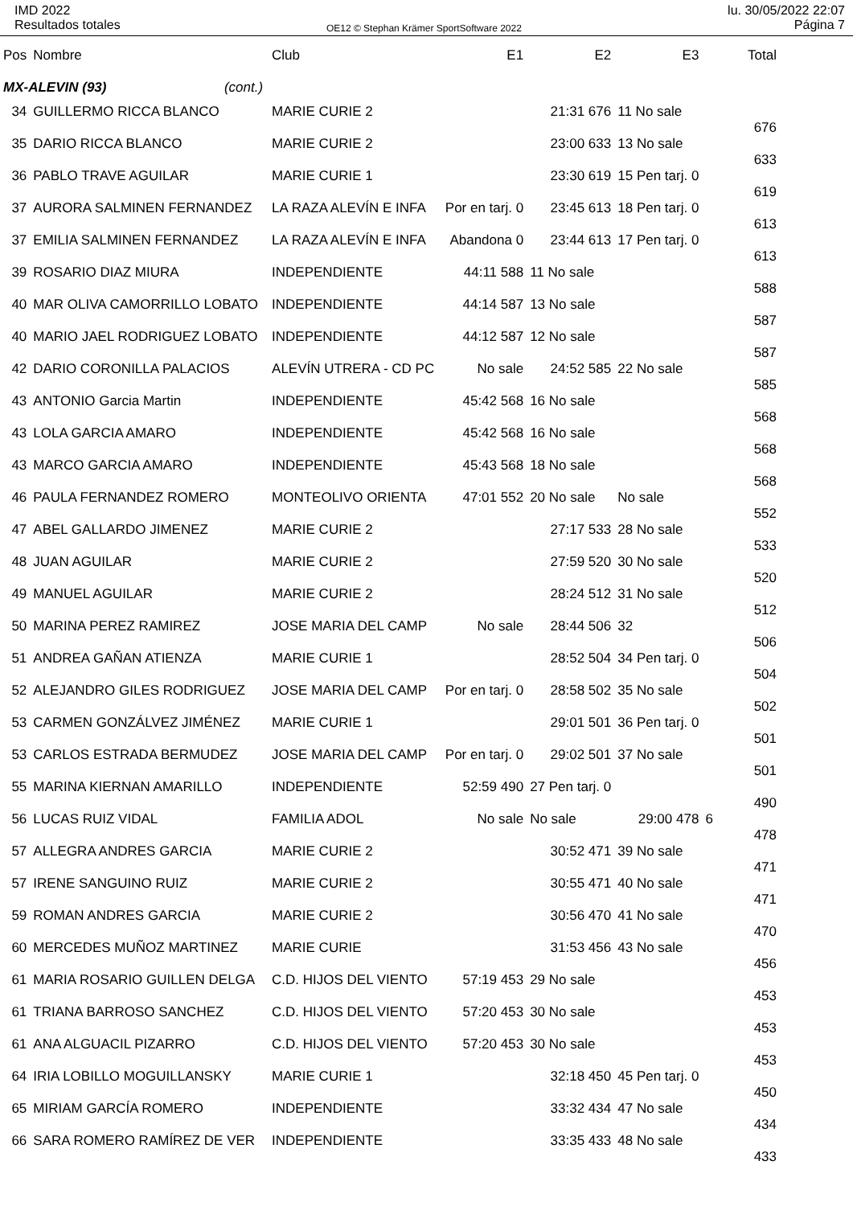IMD 2022
Resultados totales
OE12 © Stephan Krämer SportSoftware 2022
lu. 30/05/2022 22:07
Página 7
| Pos | Nombre | Club | E1 | E2 | E3 | Total |
| --- | --- | --- | --- | --- | --- | --- |
| MX-ALEVIN (93) (cont.) | | | | | | |
| 34 | GUILLERMO RICCA BLANCO | MARIE CURIE 2 | | 21:31 676 | 11 No sale | 676 |
| 35 | DARIO RICCA BLANCO | MARIE CURIE 2 | | 23:00 633 | 13 No sale | 633 |
| 36 | PABLO TRAVE AGUILAR | MARIE CURIE 1 | | 23:30 619 | 15 Pen tarj. 0 | 619 |
| 37 | AURORA SALMINEN FERNANDEZ | LA RAZA ALEVÍN E INFA | Por en tarj. 0 | 23:45 613 | 18 Pen tarj. 0 | 613 |
| 37 | EMILIA SALMINEN FERNANDEZ | LA RAZA ALEVÍN E INFA | Abandona 0 | 23:44 613 | 17 Pen tarj. 0 | 613 |
| 39 | ROSARIO DIAZ MIURA | INDEPENDIENTE | 44:11 588 | 11 No sale | | 588 |
| 40 | MAR OLIVA CAMORRILLO LOBATO | INDEPENDIENTE | 44:14 587 | 13 No sale | | 587 |
| 40 | MARIO JAEL RODRIGUEZ LOBATO | INDEPENDIENTE | 44:12 587 | 12 No sale | | 587 |
| 42 | DARIO CORONILLA PALACIOS | ALEVÍN UTRERA - CD PC | No sale | 24:52 585 | 22 No sale | 585 |
| 43 | ANTONIO Garcia Martin | INDEPENDIENTE | 45:42 568 | 16 No sale | | 568 |
| 43 | LOLA GARCIA AMARO | INDEPENDIENTE | 45:42 568 | 16 No sale | | 568 |
| 43 | MARCO GARCIA AMARO | INDEPENDIENTE | 45:43 568 | 18 No sale | | 568 |
| 46 | PAULA FERNANDEZ ROMERO | MONTEOLIVO ORIENTA | 47:01 552 | 20 No sale | No sale | 552 |
| 47 | ABEL GALLARDO JIMENEZ | MARIE CURIE 2 | | 27:17 533 | 28 No sale | 533 |
| 48 | JUAN AGUILAR | MARIE CURIE 2 | | 27:59 520 | 30 No sale | 520 |
| 49 | MANUEL AGUILAR | MARIE CURIE 2 | | 28:24 512 | 31 No sale | 512 |
| 50 | MARINA PEREZ RAMIREZ | JOSE MARIA DEL CAMP | No sale | 28:44 506 | 32 | 506 |
| 51 | ANDREA GAÑAN ATIENZA | MARIE CURIE 1 | | 28:52 504 | 34 Pen tarj. 0 | 504 |
| 52 | ALEJANDRO GILES RODRIGUEZ | JOSE MARIA DEL CAMP | Por en tarj. 0 | 28:58 502 | 35 No sale | 502 |
| 53 | CARMEN GONZÁLVEZ JIMÉNEZ | MARIE CURIE 1 | | 29:01 501 | 36 Pen tarj. 0 | 501 |
| 53 | CARLOS ESTRADA BERMUDEZ | JOSE MARIA DEL CAMP | Por en tarj. 0 | 29:02 501 | 37 No sale | 501 |
| 55 | MARINA KIERNAN AMARILLO | INDEPENDIENTE | 52:59 490 | 27 Pen tarj. 0 | | 490 |
| 56 | LUCAS RUIZ VIDAL | FAMILIA ADOL | No sale | No sale | 29:00 478 | 6 478 |
| 57 | ALLEGRA ANDRES GARCIA | MARIE CURIE 2 | | 30:52 471 | 39 No sale | 471 |
| 57 | IRENE SANGUINO RUIZ | MARIE CURIE 2 | | 30:55 471 | 40 No sale | 471 |
| 59 | ROMAN ANDRES GARCIA | MARIE CURIE 2 | | 30:56 470 | 41 No sale | 470 |
| 60 | MERCEDES MUÑOZ MARTINEZ | MARIE CURIE | | 31:53 456 | 43 No sale | 456 |
| 61 | MARIA ROSARIO GUILLEN DELGA | C.D. HIJOS DEL VIENTO | 57:19 453 | 29 No sale | | 453 |
| 61 | TRIANA BARROSO SANCHEZ | C.D. HIJOS DEL VIENTO | 57:20 453 | 30 No sale | | 453 |
| 61 | ANA ALGUACIL PIZARRO | C.D. HIJOS DEL VIENTO | 57:20 453 | 30 No sale | | 453 |
| 64 | IRIA LOBILLO MOGUILLANSKY | MARIE CURIE 1 | | 32:18 450 | 45 Pen tarj. 0 | 450 |
| 65 | MIRIAM GARCÍA ROMERO | INDEPENDIENTE | | 33:32 434 | 47 No sale | 434 |
| 66 | SARA ROMERO RAMÍREZ DE VER | INDEPENDIENTE | | 33:35 433 | 48 No sale | 433 |